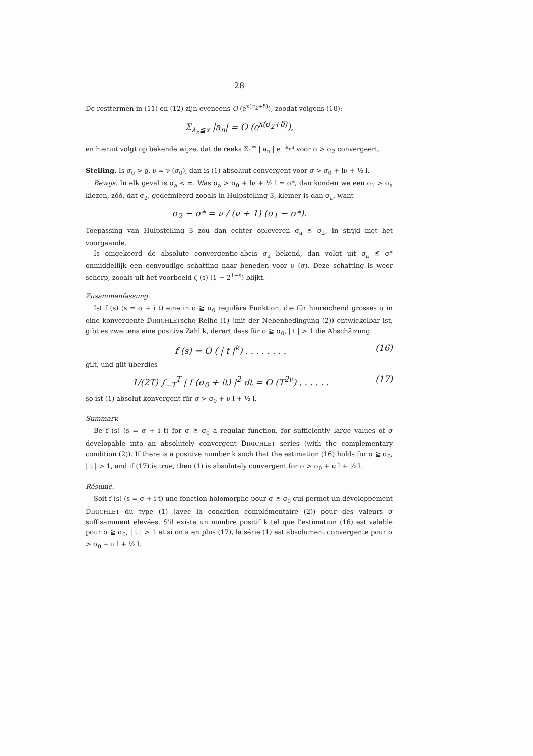28
De resttermen in (11) en (12) zijn eveneens O (e<sup>x(σ<sub>2</sub>+δ)</sup>), zoodat volgens (10):
Σ<sub>λ<sub>n</sub>≦x</sub> |a<sub>n</sub>| = O (e<sup>x(σ<sub>2</sub>+δ)</sup>),
en hieruit volgt op bekende wijze, dat de reeks Σ<sub>1</sub><sup>∞</sup> | a<sub>n</sub> | e<sup>−λ<sub>n</sub>s</sup> voor σ > σ<sub>2</sub> convergeert.
Stelling. Is σ<sub>0</sub> > ϱ, ν = ν (σ<sub>0</sub>), dan is (1) absoluut convergent voor σ > σ<sub>0</sub> + lν + ½ l.
Bewijs. In elk geval is σ<sub>a</sub> < ∞. Was σ<sub>a</sub> > σ<sub>0</sub> + lν + ½ l = σ*, dan konden we een σ<sub>1</sub> > σ<sub>a</sub> kiezen, zóó, dat σ<sub>2</sub>, gedefiniëerd zooals in Hulpstelling 3, kleiner is dan σ<sub>a</sub>, want
σ<sub>2</sub> − σ* = ν / (ν + 1) (σ<sub>1</sub> − σ*).
Toepassing van Hulpstelling 3 zou dan echter opleveren σ<sub>a</sub> ≦ σ<sub>2</sub>, in strijd met het voorgaande.
Is omgekeerd de absolute convergentie-abcis σ<sub>a</sub> bekend, dan volgt uit σ<sub>a</sub> ≦ σ* onmiddellijk een eenvoudige schatting naar beneden voor ν (σ). Deze schatting is weer scherp, zooals uit het voorbeeld ζ (s) (1 − 2<sup>1−s</sup>) blijkt.
Zusammenfassung.
Ist f (s) (s = σ + i t) eine in σ ≧ σ<sub>0</sub> reguläre Funktion, die für hinreichend grosses σ in eine konvergente DIRICHLETsche Reihe (1) (mit der Nebenbedingung (2)) entwickelbar ist, gibt es zweitens eine positive Zahl k, derart dass für σ ≧ σ<sub>0</sub>, | t | > 1 die Abschäizung
f (s) = O ( | t |<sup>k</sup>) . . . . . . . . (16)
gilt, und gilt überdies
1/(2T) ∫<sub>−T</sub><sup>T</sup> | f (σ<sub>0</sub> + it) |<sup>2</sup> dt = O (T<sup>2ν</sup>) , . . . . . (17)
so ist (1) absolut konvergent für σ > σ<sub>0</sub> + ν l + ½ l.
Summary.
Be f (s) (s = σ + i t) for σ ≧ σ<sub>0</sub> a regular function, for sufficiently large values of σ developable into an absolutely convergent DIRICHLET series (with the complementary condition (2)). If there is a positive number k such that the estimation (16) holds for σ ≧ σ<sub>0</sub>, | t | > 1, and if (17) is true, then (1) is absolutely convergent for σ > σ<sub>0</sub> + ν l + ½ l.
Résumé.
Soit f (s) (s = σ + i t) une fonction holomorphe pour σ ≧ σ<sub>0</sub> qui permet un développement DIRICHLET du type (1) (avec la condition complémentaire (2)) pour des valeurs σ suffisamment élevées. S'il existe un nombre positif k tel que l'estimation (16) est valable pour σ ≧ σ<sub>0</sub>, | t | > 1 et si on a en plus (17), la série (1) est absolument convergente pour σ > σ<sub>0</sub> + ν l + ½ l.